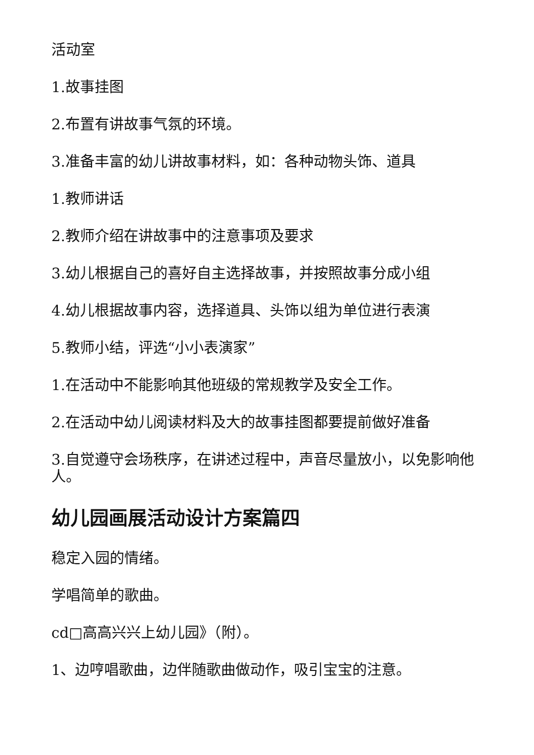活动室
1.故事挂图
2.布置有讲故事气氛的环境。
3.准备丰富的幼儿讲故事材料，如：各种动物头饰、道具
1.教师讲话
2.教师介绍在讲故事中的注意事项及要求
3.幼儿根据自己的喜好自主选择故事，并按照故事分成小组
4.幼儿根据故事内容，选择道具、头饰以组为单位进行表演
5.教师小结，评选“小小表演家”
1.在活动中不能影响其他班级的常规教学及安全工作。
2.在活动中幼儿阅读材料及大的故事挂图都要提前做好准备
3.自觉遵守会场秩序，在讲述过程中，声音尽量放小，以免影响他人。
幼儿园画展活动设计方案篇四
稳定入园的情绪。
学唱简单的歌曲。
cd□高高兴兴上幼儿园》（附）。
1、边哼唱歌曲，边伴随歌曲做动作，吸引宝宝的注意。